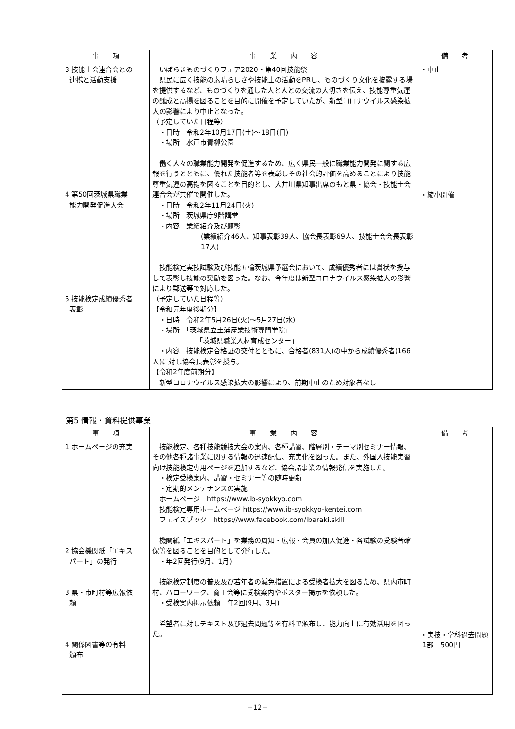| 事 項 | 事 業 内 容 | 備 考 |
| --- | --- | --- |
| 3 技能士会連合会との 連携と活動支援 4 第50回茨城県職業 能力開発促進大会 5 技能検定成績優秀者 表彰 | いばらきものづくりフェア2020・第40回技能祭 県民に広く技能の素晴らしさや技能士の活動をPRし、ものづくり文化を披露する場を提供するなど、ものづくりを通した人と人との交流の大切さを伝え、技能尊重気運の醸成と高揚を図ることを目的に開催を予定していたが、新型コロナウイルス感染拡大の影響により中止となった。 （予定していた日程等） ・日時 令和2年10月17日(土)～18日(日) ・場所 水戸市青柳公園 働く人々の職業能力開発を促進するため、広く県民一般に職業能力開発に関する広報を行うとともに、優れた技能者等を表彰しその社会的評価を高めることにより技能尊重気運の高揚を図ることを目的とし、大井川県知事出席のもと県・協会・技能士会連合会が共催で開催した。 ・日時 令和2年11月24日(火) ・場所 茨城県庁9階講堂 ・内容 業績紹介及び顕彰 (業績紹介46人、知事表彰39人、協会長表彰69人、技能士会会長表彰17人) 技能検定実技試験及び技能五輪茨城県予選会において、成績優秀者には賞状を授与して表彰し技能の奨励を図った。なお、今年度は新型コロナウイルス感染拡大の影響により郵送等で対応した。 （予定していた日程等） 【令和元年度後期分】 ・日時 令和2年5月26日(火)～5月27日(水) ・場所 「茨城県立土浦産業技術専門学院」 「茨城県職業人材育成センター」 ・内容 技能検定合格証の交付とともに、合格者(831人)の中から成績優秀者(166人)に対し協会長表彰を授与。 【令和2年度前期分】 新型コロナウイルス感染拡大の影響により、前期中止のため対象者なし | ・中止 ・縮小開催 |
第5 情報・資料提供事業
| 事 項 | 事 業 内 容 | 備 考 |
| --- | --- | --- |
| 1 ホームページの充実 2 協会機関紙「エキス パート」の発行 3 県・市町村等広報依 頼 4 関係図書等の有料 頒布 | 技能検定、各種技能競技大会の案内、各種講習、階層別・テーマ別セミナー情報、その他各種諸事業に関する情報の迅速配信、充実化を図った。また、外国人技能実習向け技能検定専用ページを追加するなど、協会諸事業の情報発信を実施した。 ・検定受検案内、講習・セミナー等の随時更新 ・定期的メンテナンスの実施 ホームページ https://www.ib-syokkyo.com 技能検定専用ホームページ https://www.ib-syokkyo-kentei.com フェイスブック https://www.facebook.com/ibaraki.skill 機関紙「エキスパート」を業務の周知・広報・会員の加入促進・各試験の受験者確保等を図ることを目的として発行した。 ・年2回発行(9月、1月) 技能検定制度の普及及び若年者の減免措置による受検者拡大を図るため、県内市町村、ハローワーク、商工会等に受検案内やポスター掲示を依頼した。 ・受検案内掲示依頼 年2回(9月、3月) 希望者に対しテキスト及び過去問題等を有料で頒布し、能力向上に有効活用を図った。 | ・実技・学科過去問題 1部 500円 |
－12－